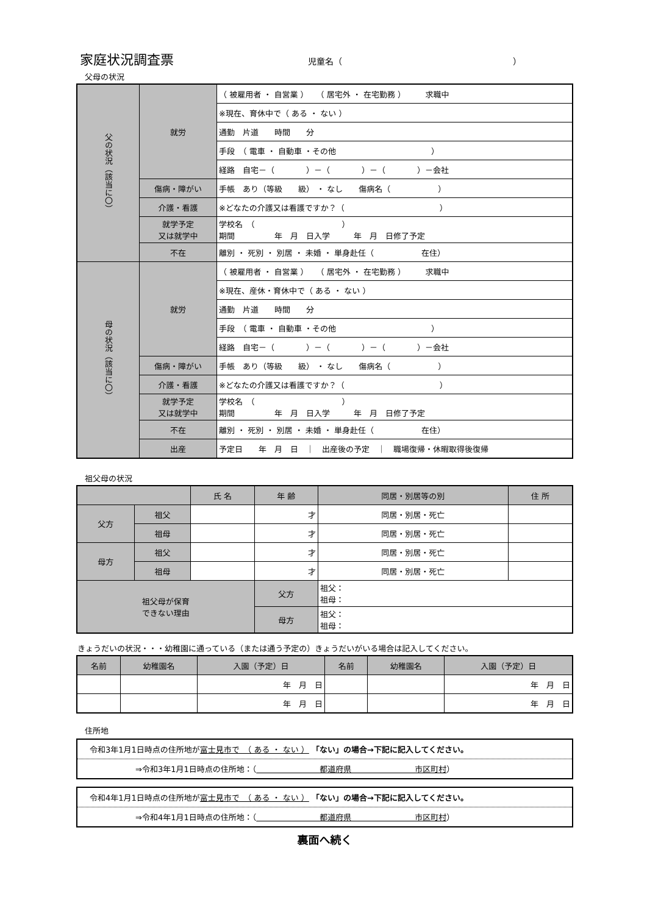家庭状況調査票
児童名（　　　　　　　　　　　　　　　　　　　　）
父母の状況
| 父の状況（該当に〇） | 就労 | （ 被雇用者 ・ 自営業 ） （ 居宅外 ・ 在宅勤務 ） 求職中 |
| | | ※現在、育休中で（ ある ・ ない ） |
| | | 通勤 片道 時間 分 |
| | | 手段 （ 電車 ・ 自動車 ・その他 ） |
| | | 経路 自宅－（ ）－（ ）－（ ）－会社 |
| | 傷病・障がい | 手帳 あり（等級 級） ・ なし 傷病名（ ） |
| | 介護・看護 | ※どなたの介護又は看護ですか？（ ） |
| | 就学予定 又は就学中 | 学校名 （ ） 期間 年 月 日入学 年 月 日修了予定 |
| | 不在 | 離別 ・ 死別 ・ 別居 ・ 未婚 ・ 単身赴任（ 在住） |
| 母の状況（該当に〇） | 就労 | （ 被雇用者 ・ 自営業 ） （ 居宅外 ・ 在宅勤務 ） 求職中 |
| | | ※現在、産休・育休中で（ ある ・ ない ） |
| | | 通勤 片道 時間 分 |
| | | 手段 （ 電車 ・ 自動車 ・その他 ） |
| | | 経路 自宅－（ ）－（ ）－（ ）－会社 |
| | 傷病・障がい | 手帳 あり（等級 級） ・ なし 傷病名（ ） |
| | 介護・看護 | ※どなたの介護又は看護ですか？（ ） |
| | 就学予定 又は就学中 | 学校名 （ ） 期間 年 月 日入学 年 月 日修了予定 |
| | 不在 | 離別 ・ 死別 ・ 別居 ・ 未婚 ・ 単身赴任（ 在住） |
| | 出産 | 予定日 年 月 日 ｜ 出産後の予定 ｜ 職場復帰・休暇取得後復帰 |
祖父母の状況
| | | 氏 名 | 年 齢 | 同居・別居等の別 | 住 所 |
| --- | --- | --- | --- | --- | --- |
| 父方 | 祖父 | | 才 | 同居・別居・死亡 | |
| | 祖母 | | 才 | 同居・別居・死亡 | |
| 母方 | 祖父 | | 才 | 同居・別居・死亡 | |
| | 祖母 | | 才 | 同居・別居・死亡 | |
| 祖父母が保育 できない理由 | | | 父方 | 祖父： 祖母： | |
| | | | 母方 | 祖父： 祖母： | |
きょうだいの状況・・・幼稚園に通っている（または通う予定の）きょうだいがいる場合は記入してください。
| 名前 | 幼稚園名 | 入園（予定）日 | 名前 | 幼稚園名 | 入園（予定）日 |
| --- | --- | --- | --- | --- | --- |
| | | 年 月 日 | | | 年 月 日 |
| | | 年 月 日 | | | 年 月 日 |
住所地
令和3年1月1日時点の住所地が富士見市で　（ ある ・ ない ） 「ない」の場合→下記に記入してください。
⇒令和3年1月1日時点の住所地：（　　　　　　　　都道府県　　　　　　　　市区町村）
令和4年1月1日時点の住所地が富士見市で　（ ある ・ ない ） 「ない」の場合→下記に記入してください。
⇒令和4年1月1日時点の住所地：（　　　　　　　　都道府県　　　　　　　　市区町村）
裏面へ続く